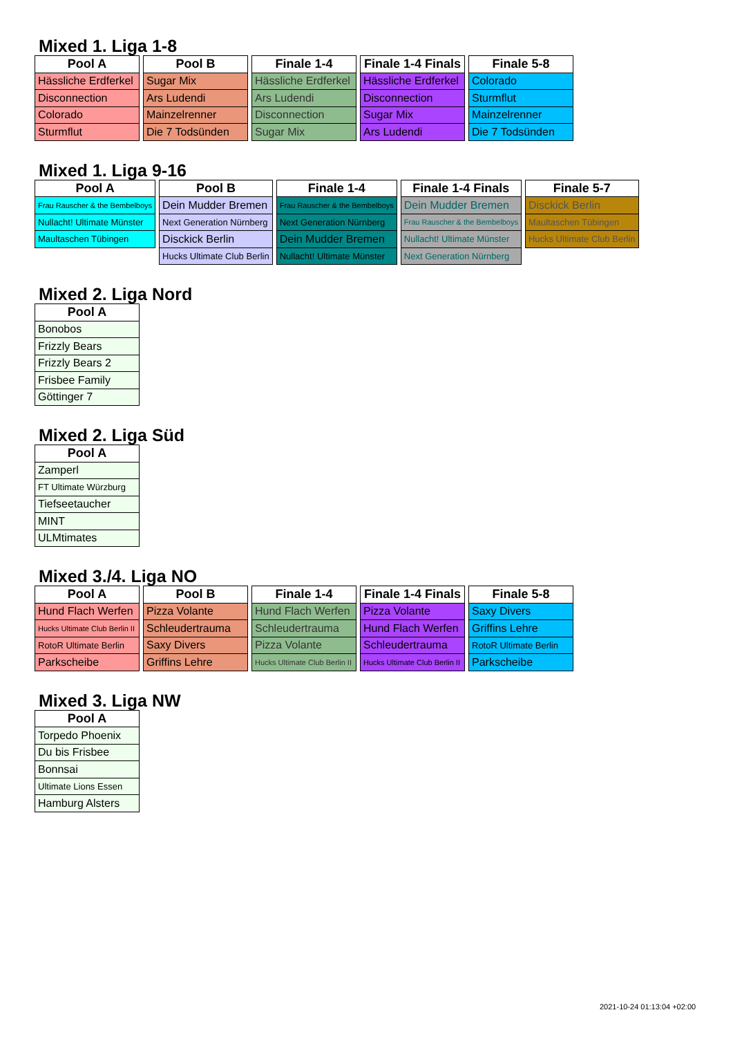Mixed 1. Liga 1-8
| Pool A |
| --- |
| Hässliche Erdferkel |
| Disconnection |
| Colorado |
| Sturmflut |
| Pool B |
| --- |
| Sugar Mix |
| Ars Ludendi |
| Mainzelrenner |
| Die 7 Todsünden |
| Finale 1-4 |
| --- |
| Hässliche Erdferkel |
| Ars Ludendi |
| Disconnection |
| Sugar Mix |
| Finale 1-4 Finals |
| --- |
| Hässliche Erdferkel |
| Disconnection |
| Sugar Mix |
| Ars Ludendi |
| Finale 5-8 |
| --- |
| Colorado |
| Sturmflut |
| Mainzelrenner |
| Die 7 Todsünden |
Mixed 1. Liga 9-16
| Pool A |
| --- |
| Frau Rauscher & the Bembelboys |
| Nullacht! Ultimate Münster |
| Maultaschen Tübingen |
| Pool B |
| --- |
| Dein Mudder Bremen |
| Next Generation Nürnberg |
| Disckick Berlin |
| Hucks Ultimate Club Berlin |
| Finale 1-4 |
| --- |
| Frau Rauscher & the Bembelboys |
| Next Generation Nürnberg |
| Dein Mudder Bremen |
| Nullacht! Ultimate Münster |
| Finale 1-4 Finals |
| --- |
| Dein Mudder Bremen |
| Frau Rauscher & the Bembelboys |
| Nullacht! Ultimate Münster |
| Next Generation Nürnberg |
| Finale 5-7 |
| --- |
| Disckick Berlin |
| Maultaschen Tübingen |
| Hucks Ultimate Club Berlin |
Mixed 2. Liga Nord
| Pool A |
| --- |
| Bonobos |
| Frizzly Bears |
| Frizzly Bears 2 |
| Frisbee Family |
| Göttinger 7 |
Mixed 2. Liga Süd
| Pool A |
| --- |
| Zamperl |
| FT Ultimate Würzburg |
| Tiefseetaucher |
| MINT |
| ULMtimates |
Mixed 3./4. Liga NO
| Pool A |
| --- |
| Hund Flach Werfen |
| Hucks Ultimate Club Berlin II |
| RotoR Ultimate Berlin |
| Parkscheibe |
| Pool B |
| --- |
| Pizza Volante |
| Schleudertrauma |
| Saxy Divers |
| Griffins Lehre |
| Finale 1-4 |
| --- |
| Hund Flach Werfen |
| Schleudertrauma |
| Pizza Volante |
| Hucks Ultimate Club Berlin II |
| Finale 1-4 Finals |
| --- |
| Pizza Volante |
| Hund Flach Werfen |
| Schleudertrauma |
| Hucks Ultimate Club Berlin II |
| Finale 5-8 |
| --- |
| Saxy Divers |
| Griffins Lehre |
| RotoR Ultimate Berlin |
| Parkscheibe |
Mixed 3. Liga NW
| Pool A |
| --- |
| Torpedo Phoenix |
| Du bis Frisbee |
| Bonnsai |
| Ultimate Lions Essen |
| Hamburg Alsters |
2021-10-24 01:13:04 +02:00